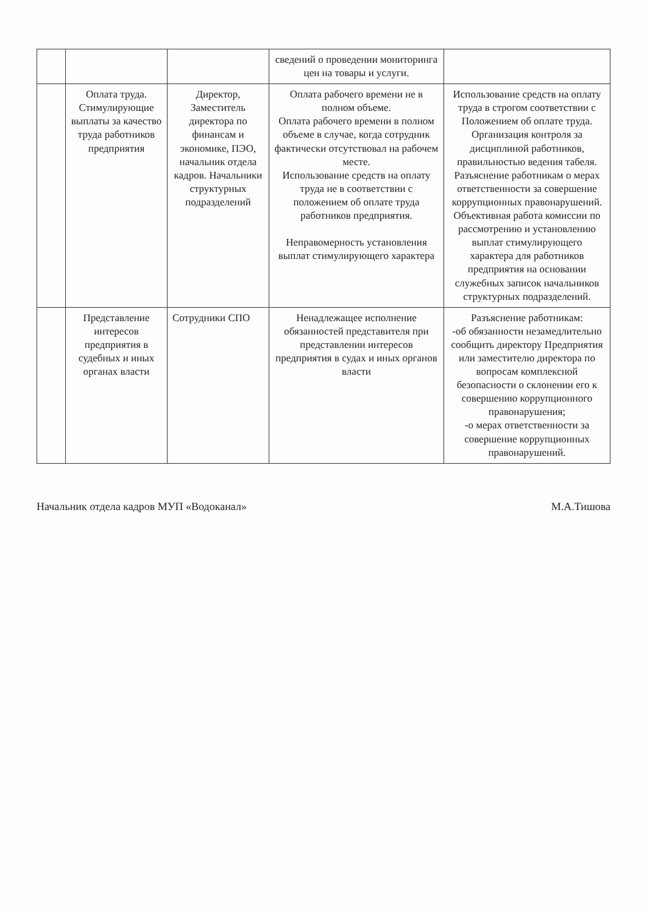| | | | сведений о проведении мониторинга цен на товары и услуги. | |
| | Оплата труда. Стимулирующие выплаты за качество труда работников предприятия | Директор, Заместитель директора по финансам и экономике, ПЭО, начальник отдела кадров. Начальники структурных подразделений | Оплата рабочего времени не в полном объеме. Оплата рабочего времени в полном объеме в случае, когда сотрудник фактически отсутствовал на рабочем месте. Использование средств на оплату труда не в соответствии с положением об оплате труда работников предприятия. Неправомерность установления выплат стимулирующего характера | Использование средств на оплату труда в строгом соответствии с Положением об оплате труда. Организация контроля за дисциплиной работников, правильностью ведения табеля. Разъяснение работникам о мерах ответственности за совершение коррупционных правонарушений. Объективная работа комиссии по рассмотрению и установлению выплат стимулирующего характера для работников предприятия на основании служебных записок начальников структурных подразделений. |
| | Представление интересов предприятия в судебных и иных органах власти | Сотрудники СПО | Ненадлежащее исполнение обязанностей представителя при представлении интересов предприятия в судах и иных органов власти | Разъяснение работникам: -об обязанности незамедлительно сообщить директору Предприятия или заместителю директора по вопросам комплексной безопасности о склонении его к совершению коррупционного правонарушения; -о мерах ответственности за совершение коррупционных правонарушений. |
Начальник отдела кадров МУП «Водоканал» М.А.Тишова